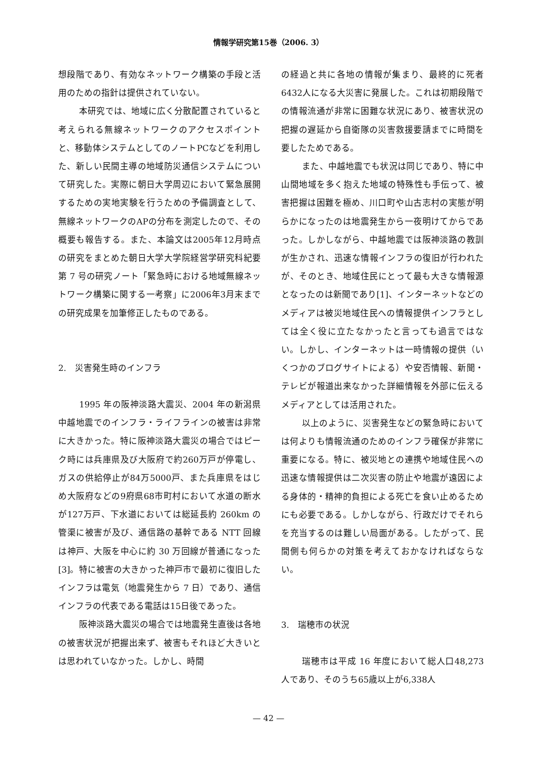情報学研究第15巻（2006. 3）
想段階であり、有効なネットワーク構築の手段と活用のための指針は提供されていない。
本研究では、地域に広く分散配置されていると考えられる無線ネットワークのアクセスポイントと、移動体システムとしてのノートPCなどを利用した、新しい民間主導の地域防災通信システムについて研究した。実際に朝日大学周辺において緊急展開するための実地実験を行うための予備調査として、無線ネットワークのAPの分布を測定したので、その概要も報告する。また、本論文は2005年12月時点の研究をまとめた朝日大学大学院経営学研究科紀要第 7 号の研究ノート「緊急時における地域無線ネットワーク構築に関する一考察」に2006年3月末までの研究成果を加筆修正したものである。
2.　災害発生時のインフラ
1995 年の阪神淡路大震災、2004 年の新潟県中越地震でのインフラ・ライフラインの被害は非常に大きかった。特に阪神淡路大震災の場合ではピーク時には兵庫県及び大阪府で約260万戸が停電し、ガスの供給停止が84万5000戸、また兵庫県をはじめ大阪府などの9府県68市町村において水道の断水が127万戸、下水道においては総延長約 260km の管渠に被害が及び、通信路の基幹である NTT 回線は神戸、大阪を中心に約 30 万回線が普通になった[3]。特に被害の大きかった神戸市で最初に復旧したインフラは電気（地震発生から 7 日）であり、通信インフラの代表である電話は15日後であった。
阪神淡路大震災の場合では地震発生直後は各地の被害状況が把握出来ず、被害もそれほど大きいとは思われていなかった。しかし、時間
の経過と共に各地の情報が集まり、最終的に死者6432人になる大災害に発展した。これは初期段階での情報流通が非常に困難な状況にあり、被害状況の把握の遅延から自衛隊の災害救援要請までに時間を要したためである。
また、中越地震でも状況は同じであり、特に中山間地域を多く抱えた地域の特殊性も手伝って、被害把握は困難を極め、川口町や山古志村の実態が明らかになったのは地震発生から一夜明けてからであった。しかしながら、中越地震では阪神淡路の教訓が生かされ、迅速な情報インフラの復旧が行われたが、そのとき、地域住民にとって最も大きな情報源となったのは新聞であり[1]、インターネットなどのメディアは被災地域住民への情報提供インフラとしては全く役に立たなかったと言っても過言ではない。しかし、インターネットは一時情報の提供（いくつかのブログサイトによる）や安否情報、新聞・テレビが報道出来なかった詳細情報を外部に伝えるメディアとしては活用された。
以上のように、災害発生などの緊急時においては何よりも情報流通のためのインフラ確保が非常に重要になる。特に、被災地との連携や地域住民への迅速な情報提供は二次災害の防止や地震が遠因による身体的・精神的負担による死亡を食い止めるためにも必要である。しかしながら、行政だけでそれらを充当するのは難しい局面がある。したがって、民間側も何らかの対策を考えておかなければならない。
3.　瑞穂市の状況
瑞穂市は平成 16 年度において総人口48,273人であり、そのうち65歳以上が6,338人
— 42 —